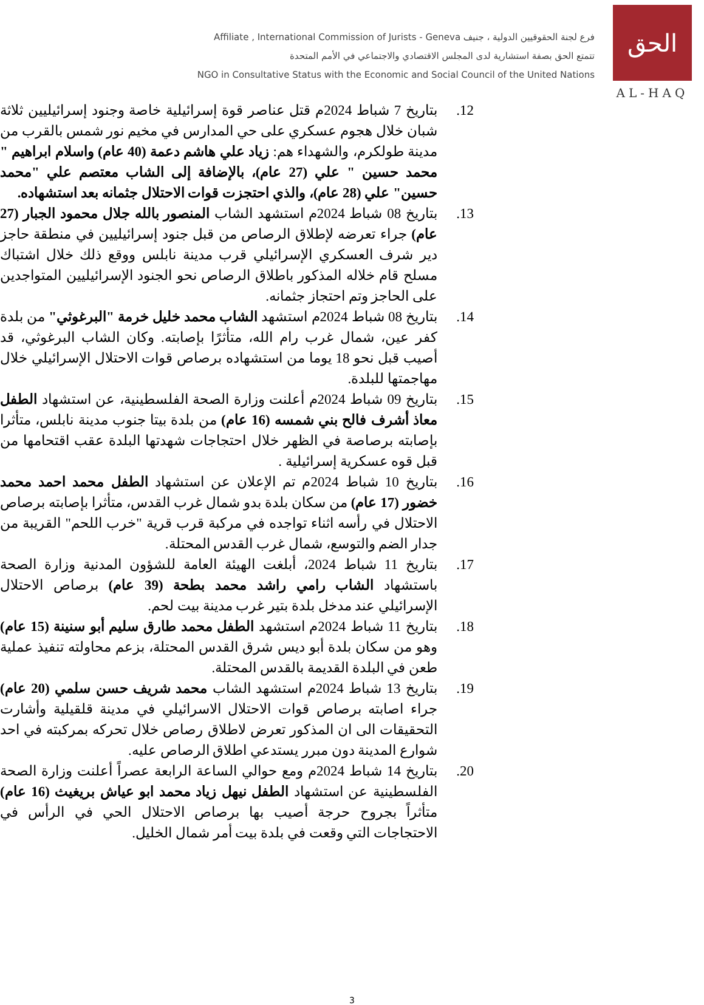Affiliate , International Commission of Jurists - Geneva فرع لجنة الحقوقيين الدولية ، جنيف
تتمتع الحق بصفة استشارية لدى المجلس الاقتصادي والاجتماعي في الأمم المتحدة
NGO in Consultative Status with the Economic and Social Council of the United Nations
الحق
AL-HAQ
12. بتاريخ 7 شباط 2024م قتل عناصر قوة إسرائيلية خاصة وجنود إسرائيليين ثلاثة شبان خلال هجوم عسكري على حي المدارس في مخيم نور شمس بالقرب من مدينة طولكرم، والشهداء هم: زياد علي هاشم دعمة (40 عام) واسلام ابراهيم " محمد حسين " علي (27 عام)، بالإضافة إلى الشاب معتصم علي "محمد حسين" علي (28 عام)، والذي احتجزت قوات الاحتلال جثمانه بعد استشهاده.
13. بتاريخ 08 شباط 2024م استشهد الشاب المنصور بالله جلال محمود الجبار (27 عام) جراء تعرضه لإطلاق الرصاص من قبل جنود إسرائيليين في منطقة حاجز دير شرف العسكري الإسرائيلي قرب مدينة نابلس ووقع ذلك خلال اشتباك مسلح قام خلاله المذكور باطلاق الرصاص نحو الجنود الإسرائيليين المتواجدين على الحاجز وتم احتجاز جثمانه.
14. بتاريخ 08 شباط 2024م استشهد الشاب محمد خليل خرمة "البرغوثي" من بلدة كفر عين، شمال غرب رام الله، متأثرًا بإصابته. وكان الشاب البرغوثي، قد أصيب قبل نحو 18 يوما من استشهاده برصاص قوات الاحتلال الإسرائيلي خلال مهاجمتها للبلدة.
15. بتاريخ 09 شباط 2024م أعلنت وزارة الصحة الفلسطينية، عن استشهاد الطفل معاذ أشرف فالح بني شمسه (16 عام) من بلدة بيتا جنوب مدينة نابلس، متأثرا بإصابته برصاصة في الظهر خلال احتجاجات شهدتها البلدة عقب اقتحامها من قبل قوه عسكرية إسرائيلية .
16. بتاريخ 10 شباط 2024م تم الإعلان عن استشهاد الطفل محمد احمد محمد خضور (17 عام) من سكان بلدة بدو شمال غرب القدس، متأثرا بإصابته برصاص الاحتلال في رأسه اثناء تواجده في مركبة قرب قرية "خرب اللحم" القريبة من جدار الضم والتوسع، شمال غرب القدس المحتلة.
17. بتاريخ 11 شباط 2024، أبلغت الهيئة العامة للشؤون المدنية وزارة الصحة باستشهاد الشاب رامي راشد محمد بطحة (39 عام) برصاص الاحتلال الإسرائيلي عند مدخل بلدة بتير غرب مدينة بيت لحم.
18. بتاريخ 11 شباط 2024م استشهد الطفل محمد طارق سليم أبو سنينة (15 عام) وهو من سكان بلدة أبو ديس شرق القدس المحتلة، بزعم محاولته تنفيذ عملية طعن في البلدة القديمة بالقدس المحتلة.
19. بتاريخ 13 شباط 2024م استشهد الشاب محمد شريف حسن سلمي (20 عام) جراء اصابته برصاص قوات الاحتلال الاسرائيلي في مدينة قلقيلية وأشارت التحقيقات الى ان المذكور تعرض لاطلاق رصاص خلال تحركه بمركبته في احد شوارع المدينة دون مبرر يستدعي اطلاق الرصاص عليه.
20. بتاريخ 14 شباط 2024م ومع حوالي الساعة الرابعة عصراً أعلنت وزارة الصحة الفلسطينية عن استشهاد الطفل نيهل زياد محمد ابو عياش بريغيث (16 عام) متأثراً بجروح حرجة أصيب بها برصاص الاحتلال الحي في الرأس في الاحتجاجات التي وقعت في بلدة بيت أمر شمال الخليل.
3